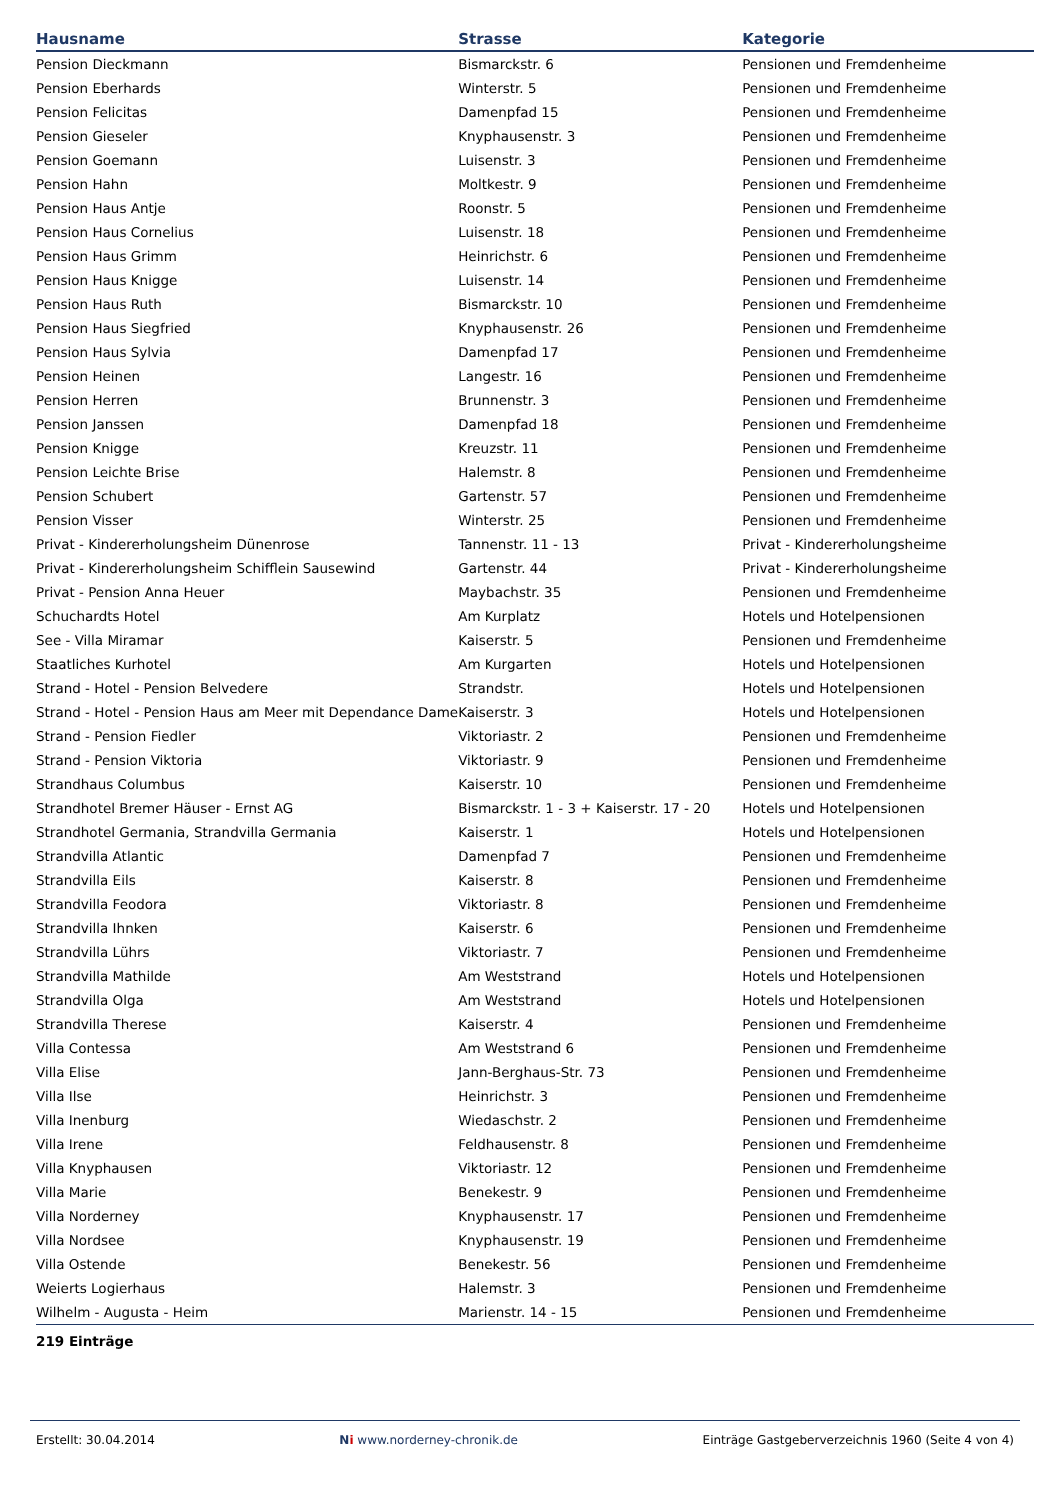| Hausname | Strasse | Kategorie |
| --- | --- | --- |
| Pension Dieckmann | Bismarckstr. 6 | Pensionen und Fremdenheime |
| Pension Eberhards | Winterstr. 5 | Pensionen und Fremdenheime |
| Pension Felicitas | Damenpfad 15 | Pensionen und Fremdenheime |
| Pension Gieseler | Knyphausenstr. 3 | Pensionen und Fremdenheime |
| Pension Goemann | Luisenstr. 3 | Pensionen und Fremdenheime |
| Pension Hahn | Moltkestr. 9 | Pensionen und Fremdenheime |
| Pension Haus Antje | Roonstr. 5 | Pensionen und Fremdenheime |
| Pension Haus Cornelius | Luisenstr. 18 | Pensionen und Fremdenheime |
| Pension Haus Grimm | Heinrichstr. 6 | Pensionen und Fremdenheime |
| Pension Haus Knigge | Luisenstr. 14 | Pensionen und Fremdenheime |
| Pension Haus Ruth | Bismarckstr. 10 | Pensionen und Fremdenheime |
| Pension Haus Siegfried | Knyphausenstr. 26 | Pensionen und Fremdenheime |
| Pension Haus Sylvia | Damenpfad 17 | Pensionen und Fremdenheime |
| Pension Heinen | Langestr. 16 | Pensionen und Fremdenheime |
| Pension Herren | Brunnenstr. 3 | Pensionen und Fremdenheime |
| Pension Janssen | Damenpfad 18 | Pensionen und Fremdenheime |
| Pension Knigge | Kreuzstr. 11 | Pensionen und Fremdenheime |
| Pension Leichte Brise | Halemstr. 8 | Pensionen und Fremdenheime |
| Pension Schubert | Gartenstr. 57 | Pensionen und Fremdenheime |
| Pension Visser | Winterstr. 25 | Pensionen und Fremdenheime |
| Privat - Kindererholungsheim Dünenrose | Tannenstr. 11 - 13 | Privat - Kindererholungsheime |
| Privat - Kindererholungsheim Schifflein Sausewind | Gartenstr. 44 | Privat - Kindererholungsheime |
| Privat - Pension Anna Heuer | Maybachstr. 35 | Pensionen und Fremdenheime |
| Schuchardts Hotel | Am Kurplatz | Hotels und Hotelpensionen |
| See - Villa Miramar | Kaiserstr. 5 | Pensionen und Fremdenheime |
| Staatliches Kurhotel | Am Kurgarten | Hotels und Hotelpensionen |
| Strand - Hotel - Pension Belvedere | Strandstr. | Hotels und Hotelpensionen |
| Strand - Hotel - Pension Haus am Meer mit Dependance Dame | Kaiserstr. 3 | Hotels und Hotelpensionen |
| Strand - Pension Fiedler | Viktoriastr. 2 | Pensionen und Fremdenheime |
| Strand - Pension Viktoria | Viktoriastr. 9 | Pensionen und Fremdenheime |
| Strandhaus Columbus | Kaiserstr. 10 | Pensionen und Fremdenheime |
| Strandhotel Bremer Häuser - Ernst AG | Bismarckstr. 1 - 3 + Kaiserstr. 17 - 20 | Hotels und Hotelpensionen |
| Strandhotel Germania, Strandvilla Germania | Kaiserstr. 1 | Hotels und Hotelpensionen |
| Strandvilla Atlantic | Damenpfad 7 | Pensionen und Fremdenheime |
| Strandvilla Eils | Kaiserstr. 8 | Pensionen und Fremdenheime |
| Strandvilla Feodora | Viktoriastr. 8 | Pensionen und Fremdenheime |
| Strandvilla Ihnken | Kaiserstr. 6 | Pensionen und Fremdenheime |
| Strandvilla Lührs | Viktoriastr. 7 | Pensionen und Fremdenheime |
| Strandvilla Mathilde | Am Weststrand | Hotels und Hotelpensionen |
| Strandvilla Olga | Am Weststrand | Hotels und Hotelpensionen |
| Strandvilla Therese | Kaiserstr. 4 | Pensionen und Fremdenheime |
| Villa Contessa | Am Weststrand 6 | Pensionen und Fremdenheime |
| Villa Elise | Jann-Berghaus-Str. 73 | Pensionen und Fremdenheime |
| Villa Ilse | Heinrichstr. 3 | Pensionen und Fremdenheime |
| Villa Inenburg | Wiedaschstr. 2 | Pensionen und Fremdenheime |
| Villa Irene | Feldhausenstr. 8 | Pensionen und Fremdenheime |
| Villa Knyphausen | Viktoriastr. 12 | Pensionen und Fremdenheime |
| Villa Marie | Benekestr. 9 | Pensionen und Fremdenheime |
| Villa Norderney | Knyphausenstr. 17 | Pensionen und Fremdenheime |
| Villa Nordsee | Knyphausenstr. 19 | Pensionen und Fremdenheime |
| Villa Ostende | Benekestr. 56 | Pensionen und Fremdenheime |
| Weierts Logierhaus | Halemstr. 3 | Pensionen und Fremdenheime |
| Wilhelm - Augusta - Heim | Marienstr. 14 - 15 | Pensionen und Fremdenheime |
219 Einträge
Erstellt: 30.04.2014 Ni www.norderney-chronik.de Einträge Gastgeberverzeichnis 1960 (Seite 4 von 4)